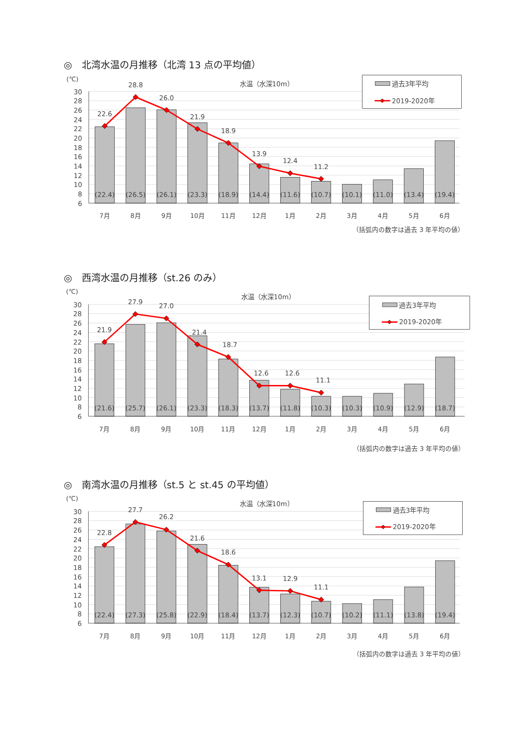◎　北湾水温の月推移（北湾 13 点の平均値）
(℃)
30
28
26
24
22
20
18
16
14
12
10
8
6
水温（水深10m）
22.6
28.8
26.0
21.9
18.9
13.9
12.4
11.2
(22.4)
(26.5)
(26.1)
(23.3)
(18.9)
(14.4)
(11.6)
(10.7)
(10.1)
(11.0)
(13.4)
(19.4)
7月
8月
9月
10月
11月
12月
1月
2月
3月
4月
5月
6月
過去3年平均
2019-2020年
（括弧内の数字は過去 3 年平均の値）
◎　西湾水温の月推移（st.26 のみ）
(℃)
30
28
26
24
22
20
18
16
14
12
10
8
6
水温（水深10m）
21.9
27.9
27.0
21.4
18.7
12.6
12.6
11.1
(21.6)
(25.7)
(26.1)
(23.3)
(18.3)
(13.7)
(11.8)
(10.3)
(10.3)
(10.9)
(12.9)
(18.7)
7月
8月
9月
10月
11月
12月
1月
2月
3月
4月
5月
6月
過去3年平均
2019-2020年
（括弧内の数字は過去 3 年平均の値）
◎　南湾水温の月推移（st.5 と st.45 の平均値）
(℃)
30
28
26
24
22
20
18
16
14
12
10
8
6
水温（水深10m）
22.8
27.7
26.2
21.6
18.6
13.1
12.9
11.1
(22.4)
(27.3)
(25.8)
(22.9)
(18.4)
(13.7)
(12.3)
(10.7)
(10.2)
(11.1)
(13.8)
(19.4)
7月
8月
9月
10月
11月
12月
1月
2月
3月
4月
5月
6月
過去3年平均
2019-2020年
（括弧内の数字は過去 3 年平均の値）